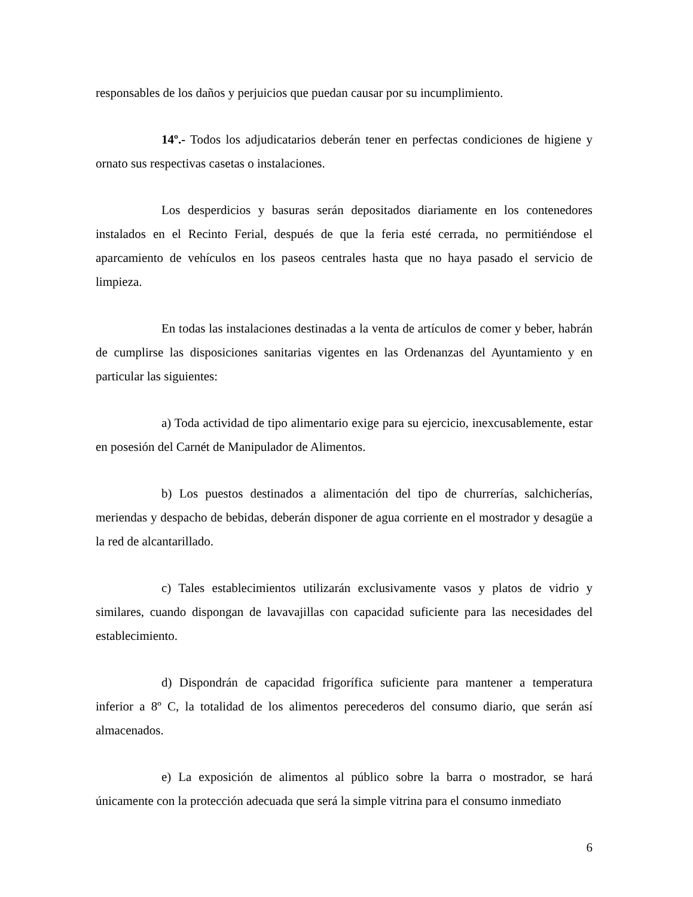responsables de los daños y perjuicios que puedan causar por su incumplimiento.
14º.- Todos los adjudicatarios deberán tener en perfectas condiciones de higiene y ornato sus respectivas casetas o instalaciones.
Los desperdicios y basuras serán depositados diariamente en los contenedores instalados en el Recinto Ferial, después de que la feria esté cerrada, no permitiéndose el aparcamiento de vehículos en los paseos centrales hasta que no haya pasado el servicio de limpieza.
En todas las instalaciones destinadas a la venta de artículos de comer y beber, habrán de cumplirse las disposiciones sanitarias vigentes en las Ordenanzas del Ayuntamiento y en particular las siguientes:
a) Toda actividad de tipo alimentario exige para su ejercicio, inexcusablemente, estar en posesión del Carnét de Manipulador de Alimentos.
b) Los puestos destinados a alimentación del tipo de churrerías, salchicherías, meriendas y despacho de bebidas, deberán disponer de agua corriente en el mostrador y desagüe a la red de alcantarillado.
c) Tales establecimientos utilizarán exclusivamente vasos y platos de vidrio y similares, cuando dispongan de lavavajillas con capacidad suficiente para las necesidades del establecimiento.
d) Dispondrán de capacidad frigorífica suficiente para mantener a temperatura inferior a 8º C, la totalidad de los alimentos perecederos del consumo diario, que serán así almacenados.
e) La exposición de alimentos al público sobre la barra o mostrador, se hará únicamente con la protección adecuada que será la simple vitrina para el consumo inmediato
6